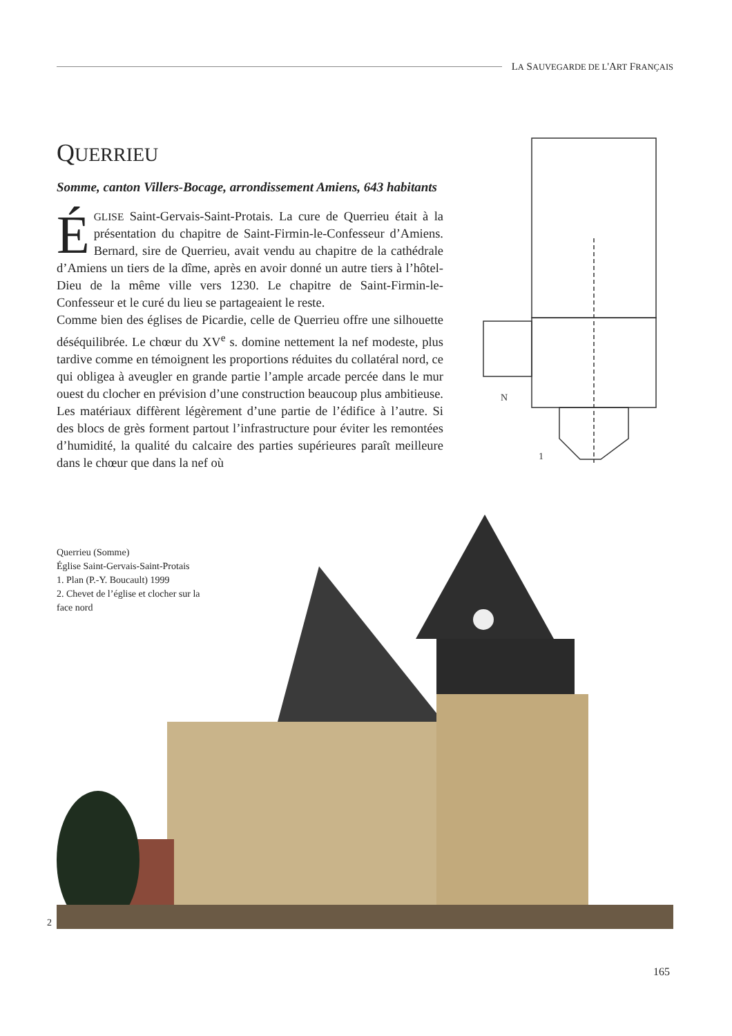LA SAUVEGARDE DE L'ART FRANÇAIS
QUERRIEU
Somme, canton Villers-Bocage, arrondissement Amiens, 643 habitants
ÉGLISE Saint-Gervais-Saint-Protais. La cure de Querrieu était à la présentation du chapitre de Saint-Firmin-le-Confesseur d’Amiens. Bernard, sire de Querrieu, avait vendu au chapitre de la cathédrale d’Amiens un tiers de la dîme, après en avoir donné un autre tiers à l’hôtel-Dieu de la même ville vers 1230. Le chapitre de Saint-Firmin-le-Confesseur et le curé du lieu se partageaient le reste.
Comme bien des églises de Picardie, celle de Querrieu offre une silhouette déséquilibrée. Le chœur du XV<sup>e</sup> s. domine nettement la nef modeste, plus tardive comme en témoignent les proportions réduites du collatéral nord, ce qui obligea à aveugler en grande partie l’ample arcade percée dans le mur ouest du clocher en prévision d’une construction beaucoup plus ambitieuse. Les matériaux diffèrent légèrement d’une partie de l’édifice à l’autre. Si des blocs de grès forment partout l’infrastructure pour éviter les remontées d’humidité, la qualité du calcaire des parties supérieures paraît meilleure dans le chœur que dans la nef où
N
1
Querrieu (Somme)
Église Saint-Gervais-Saint-Protais
1. Plan (P.-Y. Boucault) 1999
2. Chevet de l’église et clocher sur la face nord
2
165